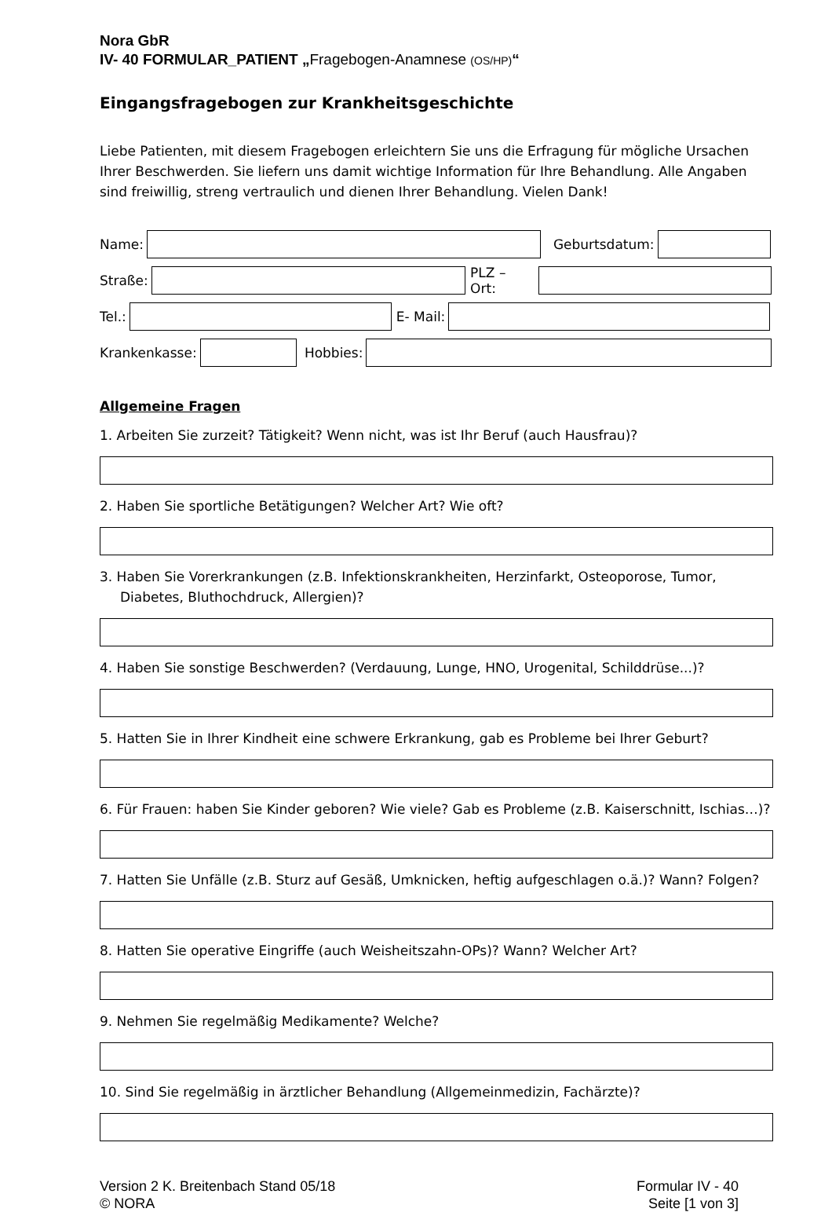Nora GbR
IV- 40 FORMULAR_PATIENT „Fragebogen-Anamnese (OS/HP)“
Eingangsfragebogen zur Krankheitsgeschichte
Liebe Patienten, mit diesem Fragebogen erleichtern Sie uns die Erfragung für mögliche Ursachen Ihrer Beschwerden. Sie liefern uns damit wichtige Information für Ihre Behandlung. Alle Angaben sind freiwillig, streng vertraulich und dienen Ihrer Behandlung. Vielen Dank!
Name: Geburtsdatum:
Straße: PLZ – Ort:
Tel.: E- Mail:
Krankenkasse: Hobbies:
Allgemeine Fragen
1. Arbeiten Sie zurzeit? Tätigkeit? Wenn nicht, was ist Ihr Beruf (auch Hausfrau)?
2. Haben Sie sportliche Betätigungen? Welcher Art? Wie oft?
3. Haben Sie Vorerkrankungen (z.B. Infektionskrankheiten, Herzinfarkt, Osteoporose, Tumor, Diabetes, Bluthochdruck, Allergien)?
4. Haben Sie sonstige Beschwerden? (Verdauung, Lunge, HNO, Urogenital, Schilddrüse...)?
5. Hatten Sie in Ihrer Kindheit eine schwere Erkrankung, gab es Probleme bei Ihrer Geburt?
6. Für Frauen: haben Sie Kinder geboren? Wie viele? Gab es Probleme (z.B. Kaiserschnitt, Ischias…)?
7. Hatten Sie Unfälle (z.B. Sturz auf Gesäß, Umknicken, heftig aufgeschlagen o.ä.)? Wann? Folgen?
8. Hatten Sie operative Eingriffe (auch Weisheitszahn-OPs)? Wann? Welcher Art?
9. Nehmen Sie regelmäßig Medikamente? Welche?
10. Sind Sie regelmäßig in ärztlicher Behandlung (Allgemeinmedizin, Fachärzte)?
Version 2 K. Breitenbach Stand 05/18
© NORA
Formular IV - 40
Seite [1 von 3]